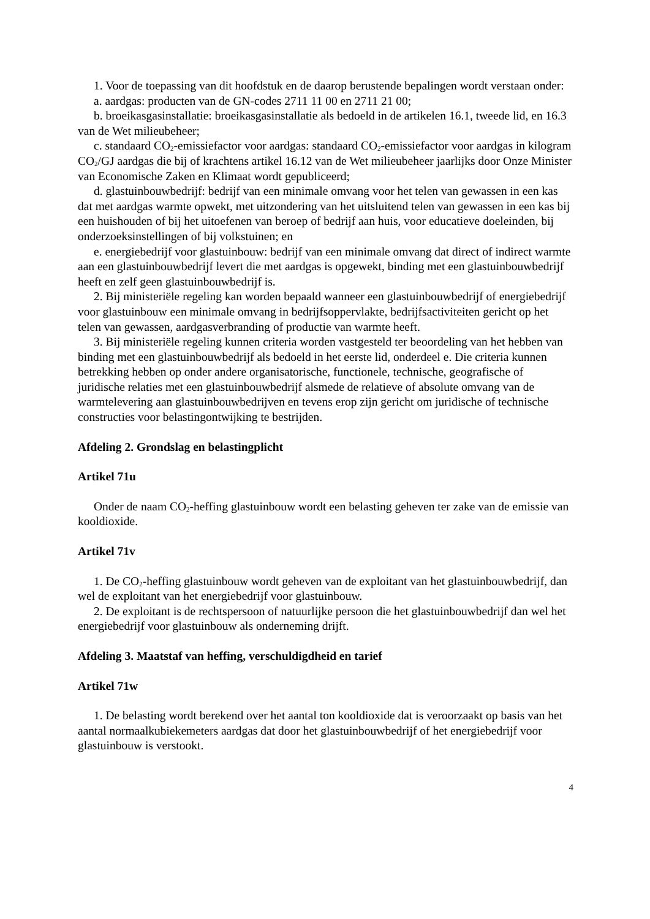1. Voor de toepassing van dit hoofdstuk en de daarop berustende bepalingen wordt verstaan onder:
a. aardgas: producten van de GN-codes 2711 11 00 en 2711 21 00;
b. broeikasgasinstallatie: broeikasgasinstallatie als bedoeld in de artikelen 16.1, tweede lid, en 16.3 van de Wet milieubeheer;
c. standaard CO<sub>2</sub>-emissiefactor voor aardgas: standaard CO<sub>2</sub>-emissiefactor voor aardgas in kilogram CO<sub>2</sub>/GJ aardgas die bij of krachtens artikel 16.12 van de Wet milieubeheer jaarlijks door Onze Minister van Economische Zaken en Klimaat wordt gepubliceerd;
d. glastuinbouwbedrijf: bedrijf van een minimale omvang voor het telen van gewassen in een kas dat met aardgas warmte opwekt, met uitzondering van het uitsluitend telen van gewassen in een kas bij een huishouden of bij het uitoefenen van beroep of bedrijf aan huis, voor educatieve doeleinden, bij onderzoeksinstellingen of bij volkstuinen; en
e. energiebedrijf voor glastuinbouw: bedrijf van een minimale omvang dat direct of indirect warmte aan een glastuinbouwbedrijf levert die met aardgas is opgewekt, binding met een glastuinbouwbedrijf heeft en zelf geen glastuinbouwbedrijf is.
2. Bij ministeriële regeling kan worden bepaald wanneer een glastuinbouwbedrijf of energiebedrijf voor glastuinbouw een minimale omvang in bedrijfsoppervlakte, bedrijfsactiviteiten gericht op het telen van gewassen, aardgasverbranding of productie van warmte heeft.
3. Bij ministeriële regeling kunnen criteria worden vastgesteld ter beoordeling van het hebben van binding met een glastuinbouwbedrijf als bedoeld in het eerste lid, onderdeel e. Die criteria kunnen betrekking hebben op onder andere organisatorische, functionele, technische, geografische of juridische relaties met een glastuinbouwbedrijf alsmede de relatieve of absolute omvang van de warmtelevering aan glastuinbouwbedrijven en tevens erop zijn gericht om juridische of technische constructies voor belastingontwijking te bestrijden.
Afdeling 2. Grondslag en belastingplicht
Artikel 71u
Onder de naam CO<sub>2</sub>-heffing glastuinbouw wordt een belasting geheven ter zake van de emissie van kooldioxide.
Artikel 71v
1. De CO<sub>2</sub>-heffing glastuinbouw wordt geheven van de exploitant van het glastuinbouwbedrijf, dan wel de exploitant van het energiebedrijf voor glastuinbouw.
2. De exploitant is de rechtspersoon of natuurlijke persoon die het glastuinbouwbedrijf dan wel het energiebedrijf voor glastuinbouw als onderneming drijft.
Afdeling 3. Maatstaf van heffing, verschuldigdheid en tarief
Artikel 71w
1. De belasting wordt berekend over het aantal ton kooldioxide dat is veroorzaakt op basis van het aantal normaalkubiekemeters aardgas dat door het glastuinbouwbedrijf of het energiebedrijf voor glastuinbouw is verstookt.
4